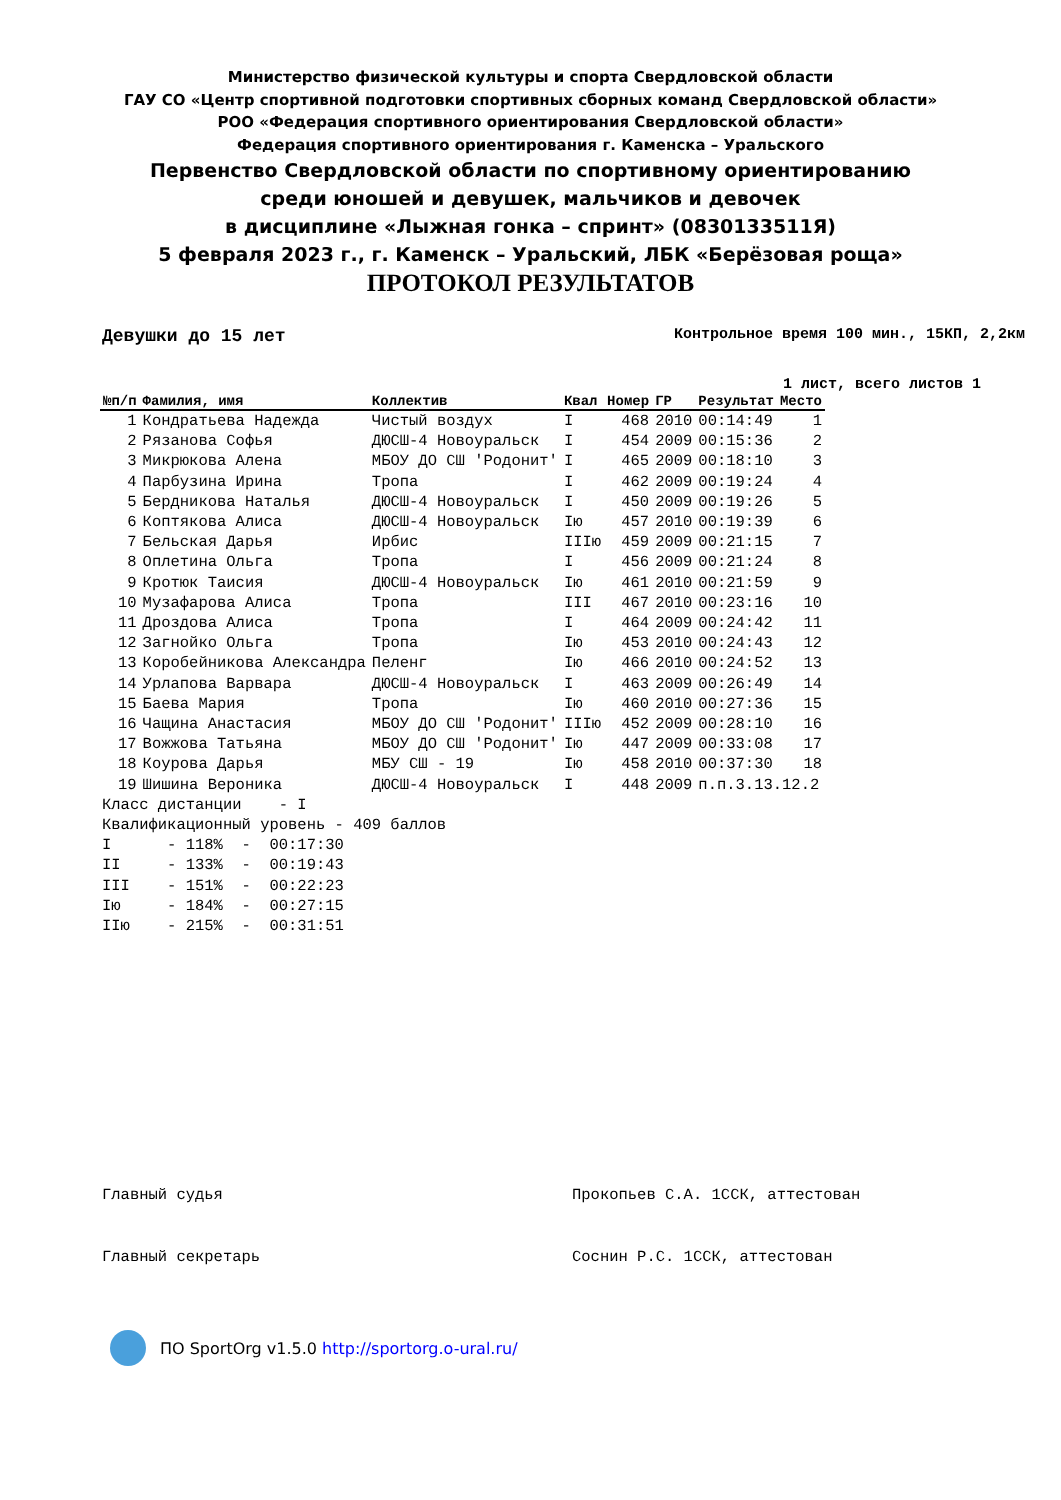Министерство физической культуры и спорта Свердловской области
ГАУ СО «Центр спортивной подготовки спортивных сборных команд Свердловской области»
РОО «Федерация спортивного ориентирования Свердловской области»
Федерация спортивного ориентирования г. Каменска – Уральского
Первенство Свердловской области по спортивному ориентированию
среди юношей и девушек, мальчиков и девочек
в дисциплине «Лыжная гонка – спринт» (0830133511Я)
5 февраля 2023 г., г. Каменск – Уральский, ЛБК «Берёзовая роща»
ПРОТОКОЛ РЕЗУЛЬТАТОВ
Девушки до 15 лет Контрольное время 100 мин., 15КП, 2,2км
1 лист, всего листов 1
| №п/п | Фамилия, имя | Коллектив | Квал | Номер | ГР | Результат | Место |
| --- | --- | --- | --- | --- | --- | --- | --- |
| 1 | Кондратьева Надежда | Чистый воздух | I | 468 | 2010 | 00:14:49 | 1 |
| 2 | Рязанова Софья | ДЮСШ-4 Новоуральск | I | 454 | 2009 | 00:15:36 | 2 |
| 3 | Микрюкова Алена | МБОУ ДО СШ 'Родонит' | I | 465 | 2009 | 00:18:10 | 3 |
| 4 | Парбузина Ирина | Тропа | I | 462 | 2009 | 00:19:24 | 4 |
| 5 | Бердникова Наталья | ДЮСШ-4 Новоуральск | I | 450 | 2009 | 00:19:26 | 5 |
| 6 | Коптякова Алиса | ДЮСШ-4 Новоуральск | Iю | 457 | 2010 | 00:19:39 | 6 |
| 7 | Бельская Дарья | Ирбис | IIIю | 459 | 2009 | 00:21:15 | 7 |
| 8 | Оплетина Ольга | Тропа | I | 456 | 2009 | 00:21:24 | 8 |
| 9 | Кротюк Таисия | ДЮСШ-4 Новоуральск | Iю | 461 | 2010 | 00:21:59 | 9 |
| 10 | Музафарова Алиса | Тропа | III | 467 | 2010 | 00:23:16 | 10 |
| 11 | Дроздова Алиса | Тропа | I | 464 | 2009 | 00:24:42 | 11 |
| 12 | Загнойко Ольга | Тропа | Iю | 453 | 2010 | 00:24:43 | 12 |
| 13 | Коробейникова Александра | Пеленг | Iю | 466 | 2010 | 00:24:52 | 13 |
| 14 | Урлапова Варвара | ДЮСШ-4 Новоуральск | I | 463 | 2009 | 00:26:49 | 14 |
| 15 | Баева Мария | Тропа | Iю | 460 | 2010 | 00:27:36 | 15 |
| 16 | Чащина Анастасия | МБОУ ДО СШ 'Родонит' | IIIю | 452 | 2009 | 00:28:10 | 16 |
| 17 | Вожжова Татьяна | МБОУ ДО СШ 'Родонит' | Iю | 447 | 2009 | 00:33:08 | 17 |
| 18 | Коурова Дарья | МБУ СШ - 19 | Iю | 458 | 2010 | 00:37:30 | 18 |
| 19 | Шишина Вероника | ДЮСШ-4 Новоуральск | I | 448 | 2009 | п.п.3.13.12.2 | |
Класс дистанции - I Квалификационный уровень - 409 баллов I - 118% - 00:17:30 II - 133% - 00:19:43 III - 151% - 00:22:23 Iю - 184% - 00:27:15 IIю - 215% - 00:31:51
Главный судья Прокопьев С.А. 1ССК, аттестован
Главный секретарь Соснин Р.С. 1ССК, аттестован
ПО SportOrg v1.5.0 http://sportorg.o-ural.ru/